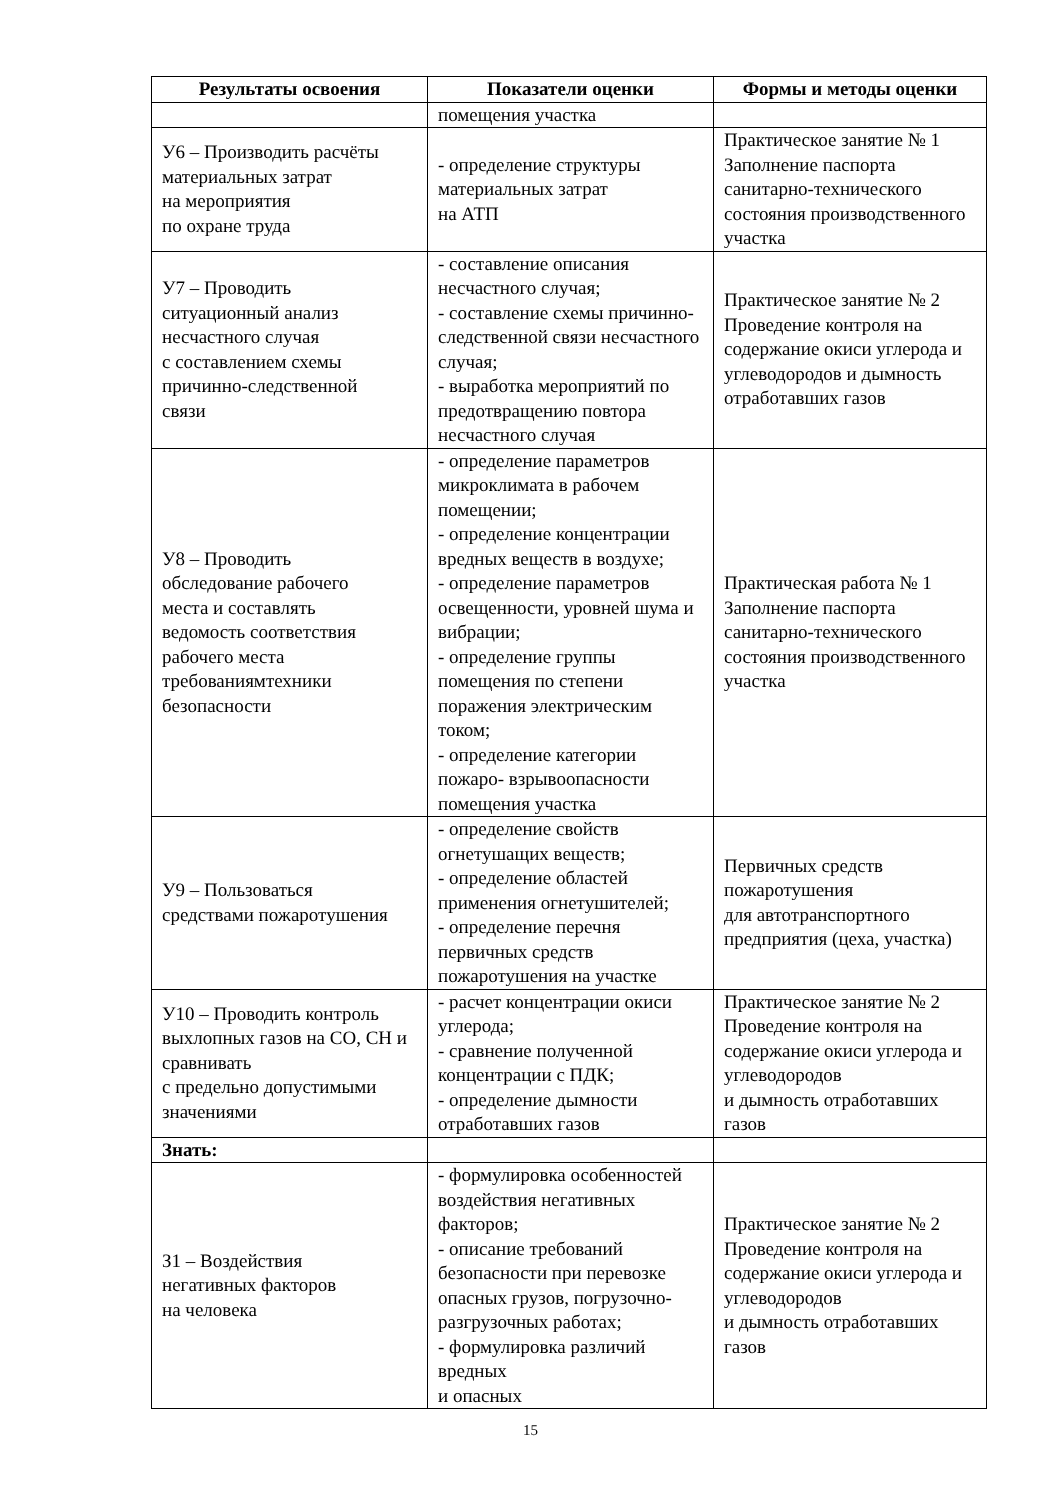| Результаты освоения | Показатели оценки | Формы и методы оценки |
| --- | --- | --- |
| | помещения участка | |
| У6 – Производить расчёты материальных затрат на мероприятия по охране труда | - определение структуры материальных затрат на АТП | Практическое занятие № 1 Заполнение паспорта санитарно-технического состояния производственного участка |
| У7 – Проводить ситуационный анализ несчастного случая с составлением схемы причинно-следственной связи | - составление описания несчастного случая; - составление схемы причинно-следственной связи несчастного случая; - выработка мероприятий по предотвращению повтора несчастного случая | Практическое занятие № 2 Проведение контроля на содержание окиси углерода и углеводородов и дымность отработавших газов |
| У8 – Проводить обследование рабочего места и составлять ведомость соответствия рабочего места требованиямтехники безопасности | - определение параметров микроклимата в рабочем помещении; - определение концентрации вредных веществ в воздухе; - определение параметров освещенности, уровней шума и вибрации; - определение группы помещения по степени поражения электрическим током; - определение категории пожаро- взрывоопасности помещения участка | Практическая работа № 1 Заполнение паспорта санитарно-технического состояния производственного участка |
| У9 – Пользоваться средствами пожаротушения | - определение свойств огнетушащих веществ; - определение областей применения огнетушителей; - определение перечня первичных средств пожаротушения на участке | Первичных средств пожаротушения для автотранспортного предприятия (цеха, участка) |
| У10 – Проводить контроль выхлопных газов на СО, СН и сравнивать с предельно допустимыми значениями | - расчет концентрации окиси углерода; - сравнение полученной концентрации с ПДК; - определение дымности отработавших газов | Практическое занятие № 2 Проведение контроля на содержание окиси углерода и углеводородов и дымность отработавших газов |
| Знать: | | |
| З1 – Воздействия негативных факторов на человека | - формулировка особенностей воздействия негативных факторов; - описание требований безопасности при перевозке опасных грузов, погрузочно-разгрузочных работах; - формулировка различий вредных и опасных | Практическое занятие № 2 Проведение контроля на содержание окиси углерода и углеводородов и дымность отработавших газов |
15